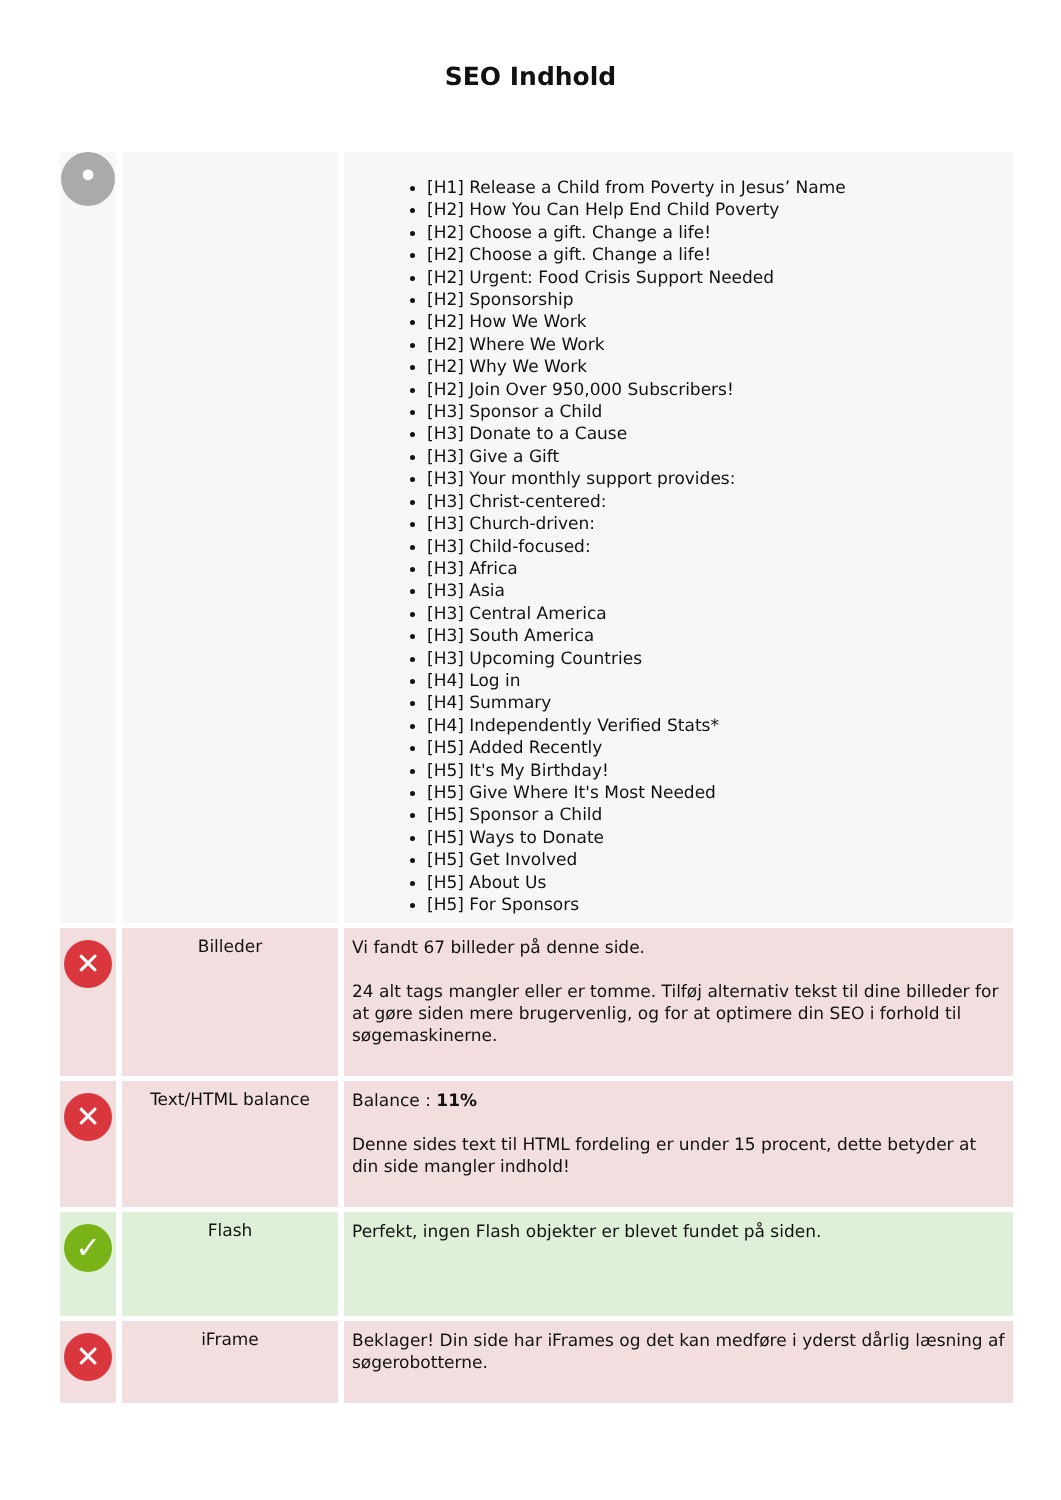SEO Indhold
| • | | [H1] Release a Child from Poverty in Jesus’ Name [H2] How You Can Help End Child Poverty [H2] Choose a gift. Change a life! [H2] Choose a gift. Change a life! [H2] Urgent: Food Crisis Support Needed [H2] Sponsorship [H2] How We Work [H2] Where We Work [H2] Why We Work [H2] Join Over 950,000 Subscribers! [H3] Sponsor a Child [H3] Donate to a Cause [H3] Give a Gift [H3] Your monthly support provides: [H3] Christ-centered: [H3] Church-driven: [H3] Child-focused: [H3] Africa [H3] Asia [H3] Central America [H3] South America [H3] Upcoming Countries [H4] Log in [H4] Summary [H4] Independently Verified Stats* [H5] Added Recently [H5] It's My Birthday! [H5] Give Where It's Most Needed [H5] Sponsor a Child [H5] Ways to Donate [H5] Get Involved [H5] About Us [H5] For Sponsors |
| ✕ | Billeder | Vi fandt 67 billeder på denne side. 24 alt tags mangler eller er tomme. Tilføj alternativ tekst til dine billeder for at gøre siden mere brugervenlig, og for at optimere din SEO i forhold til søgemaskinerne. |
| ✕ | Text/HTML balance | Balance : 11% Denne sides text til HTML fordeling er under 15 procent, dette betyder at din side mangler indhold! |
| ✓ | Flash | Perfekt, ingen Flash objekter er blevet fundet på siden. |
| ✕ | iFrame | Beklager! Din side har iFrames og det kan medføre i yderst dårlig læsning af søgerobotterne. |